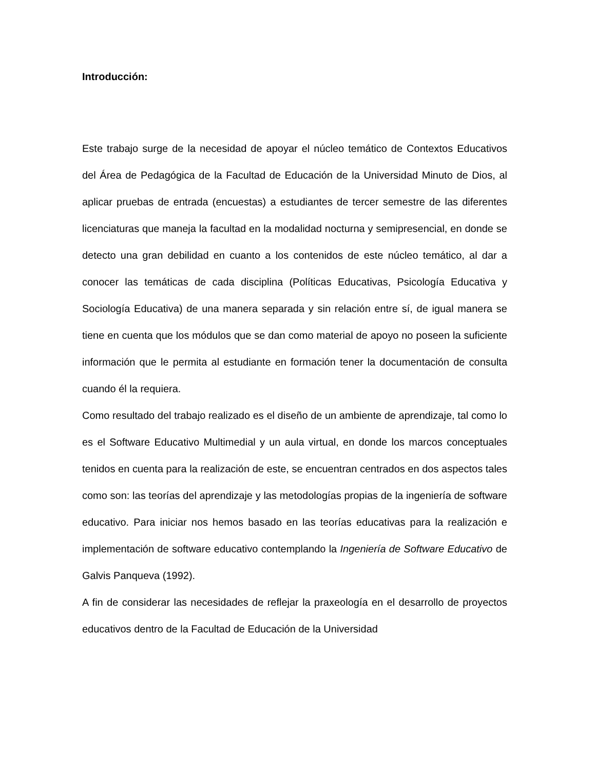Introducción:
Este trabajo surge de la necesidad de apoyar el núcleo temático de Contextos Educativos del Área de Pedagógica de la Facultad de Educación de la Universidad Minuto de Dios, al aplicar pruebas de entrada (encuestas) a estudiantes de tercer semestre de las diferentes licenciaturas que maneja la facultad en la modalidad nocturna y semipresencial, en donde se detecto una gran debilidad en cuanto a los contenidos de este núcleo temático, al dar a conocer las temáticas de cada disciplina (Políticas Educativas, Psicología Educativa y Sociología Educativa) de una manera separada y sin relación entre sí, de igual manera se tiene en cuenta que los módulos que se dan como material de apoyo no poseen la suficiente información que le permita al estudiante en formación tener la documentación de consulta cuando él la requiera.
Como resultado del trabajo realizado es el diseño de un ambiente de aprendizaje, tal como lo es el Software Educativo Multimedial y un aula virtual, en donde los marcos conceptuales tenidos en cuenta para la realización de este, se encuentran centrados en dos aspectos tales como son: las teorías del aprendizaje y las metodologías propias de la ingeniería de software educativo. Para iniciar nos hemos basado en las teorías educativas para la realización e implementación de software educativo contemplando la Ingeniería de Software Educativo de Galvis Panqueva (1992).
A fin de considerar las necesidades de reflejar la praxeología en el desarrollo de proyectos educativos dentro de la Facultad de Educación de la Universidad